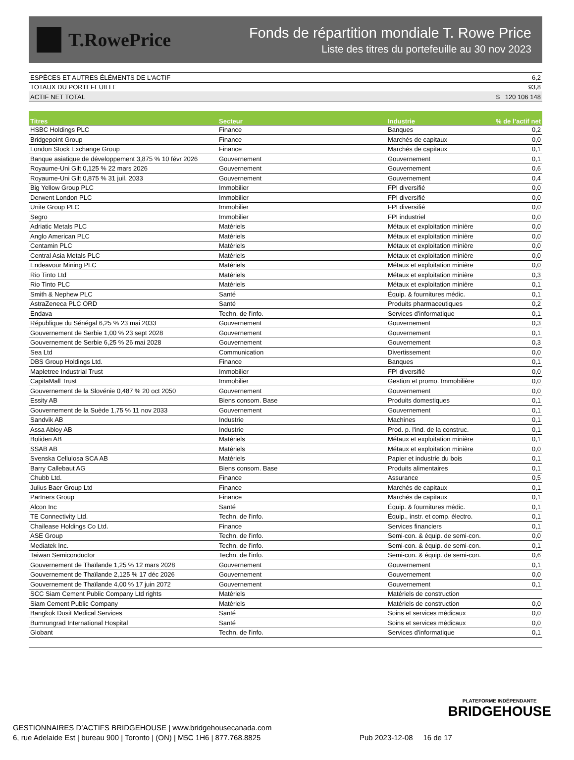T.RowePrice
Fonds de répartition mondiale T. Rowe Price
Liste des titres du portefeuille au 30 nov 2023
| ESPÈCES ET AUTRES ÉLÉMENTS DE L'ACTIF | 6,2 |
| TOTAUX DU PORTEFEUILLE | 93,8 |
| ACTIF NET TOTAL | $ 120 106 148 |
| Titres | Secteur | Industrie | % de l’actif net |
| --- | --- | --- | --- |
| HSBC Holdings PLC | Finance | Banques | 0,2 |
| Bridgepoint Group | Finance | Marchés de capitaux | 0,0 |
| London Stock Exchange Group | Finance | Marchés de capitaux | 0,1 |
| Banque asiatique de développement 3,875 % 10 févr 2026 | Gouvernement | Gouvernement | 0,1 |
| Royaume-Uni Gilt 0,125 % 22 mars 2026 | Gouvernement | Gouvernement | 0,6 |
| Royaume-Uni Gilt 0,875 % 31 juil. 2033 | Gouvernement | Gouvernement | 0,4 |
| Big Yellow Group PLC | Immobilier | FPI diversifié | 0,0 |
| Derwent London PLC | Immobilier | FPI diversifié | 0,0 |
| Unite Group PLC | Immobilier | FPI diversifié | 0,0 |
| Segro | Immobilier | FPI industriel | 0,0 |
| Adriatic Metals PLC | Matériels | Métaux et exploitation minière | 0,0 |
| Anglo American PLC | Matériels | Métaux et exploitation minière | 0,0 |
| Centamin PLC | Matériels | Métaux et exploitation minière | 0,0 |
| Central Asia Metals PLC | Matériels | Métaux et exploitation minière | 0,0 |
| Endeavour Mining PLC | Matériels | Métaux et exploitation minière | 0,0 |
| Rio Tinto Ltd | Matériels | Métaux et exploitation minière | 0,3 |
| Rio Tinto PLC | Matériels | Métaux et exploitation minière | 0,1 |
| Smith & Nephew PLC | Santé | Équip. & fournitures médic. | 0,1 |
| AstraZeneca PLC ORD | Santé | Produits pharmaceutiques | 0,2 |
| Endava | Techn. de l'info. | Services d'informatique | 0,1 |
| République du Sénégal 6,25 % 23 mai 2033 | Gouvernement | Gouvernement | 0,3 |
| Gouvernement de Serbie 1,00 % 23 sept 2028 | Gouvernement | Gouvernement | 0,1 |
| Gouvernement de Serbie 6,25 % 26 mai 2028 | Gouvernement | Gouvernement | 0,3 |
| Sea Ltd | Communication | Divertissement | 0,0 |
| DBS Group Holdings Ltd. | Finance | Banques | 0,1 |
| Mapletree Industrial Trust | Immobilier | FPI diversifié | 0,0 |
| CapitaMall Trust | Immobilier | Gestion et promo. Immobilière | 0,0 |
| Gouvernement de la Slovénie 0,487 % 20 oct 2050 | Gouvernement | Gouvernement | 0,0 |
| Essity AB | Biens consom. Base | Produits domestiques | 0,1 |
| Gouvernement de la Suède 1,75 % 11 nov 2033 | Gouvernement | Gouvernement | 0,1 |
| Sandvik AB | Industrie | Machines | 0,1 |
| Assa Abloy AB | Industrie | Prod. p. l'ind. de la construc. | 0,1 |
| Boliden AB | Matériels | Métaux et exploitation minière | 0,1 |
| SSAB AB | Matériels | Métaux et exploitation minière | 0,0 |
| Svenska Cellulosa SCA AB | Matériels | Papier et industrie du bois | 0,1 |
| Barry Callebaut AG | Biens consom. Base | Produits alimentaires | 0,1 |
| Chubb Ltd. | Finance | Assurance | 0,5 |
| Julius Baer Group Ltd | Finance | Marchés de capitaux | 0,1 |
| Partners Group | Finance | Marchés de capitaux | 0,1 |
| Alcon Inc | Santé | Équip. & fournitures médic. | 0,1 |
| TE Connectivity Ltd. | Techn. de l'info. | Équip., instr. et comp. électro. | 0,1 |
| Chailease Holdings Co Ltd. | Finance | Services financiers | 0,1 |
| ASE Group | Techn. de l'info. | Semi-con. & équip. de semi-con. | 0,0 |
| Mediatek Inc. | Techn. de l'info. | Semi-con. & équip. de semi-con. | 0,1 |
| Taiwan Semiconductor | Techn. de l'info. | Semi-con. & équip. de semi-con. | 0,6 |
| Gouvernement de Thaïlande 1,25 % 12 mars 2028 | Gouvernement | Gouvernement | 0,1 |
| Gouvernement de Thaïlande 2,125 % 17 déc 2026 | Gouvernement | Gouvernement | 0,0 |
| Gouvernement de Thaïlande 4,00 % 17 juin 2072 | Gouvernement | Gouvernement | 0,1 |
| SCC Siam Cement Public Company Ltd rights | Matériels | Matériels de construction | |
| Siam Cement Public Company | Matériels | Matériels de construction | 0,0 |
| Bangkok Dusit Medical Services | Santé | Soins et services médicaux | 0,0 |
| Bumrungrad International Hospital | Santé | Soins et services médicaux | 0,0 |
| Globant | Techn. de l'info. | Services d'informatique | 0,1 |
PLATEFORME INDÉPENDANTE
BRIDGEHOUSE
GESTIONNAIRES D’ACTIFS BRIDGEHOUSE | www.bridgehousecanada.com
6, rue Adelaide Est | bureau 900 | Toronto | (ON) | M5C 1H6 | 877.768.8825
Pub 2023-12-08 16 de 17